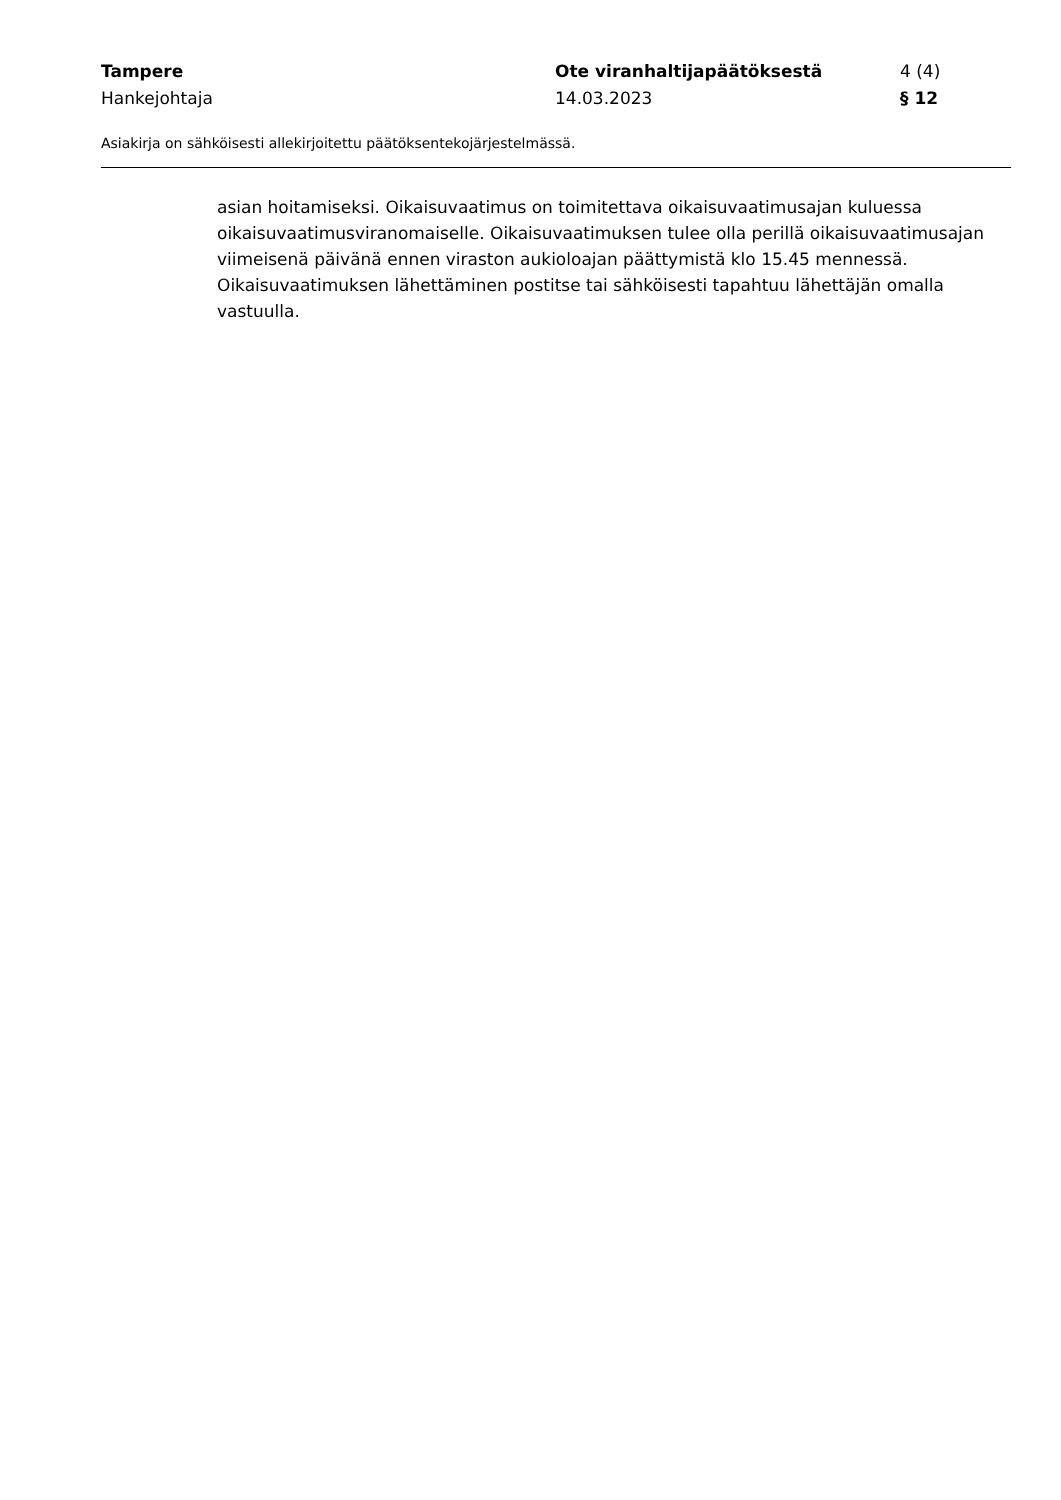Tampere Ote viranhaltijapäätöksestä 4 (4)
Hankejohtaja 14.03.2023 § 12
Asiakirja on sähköisesti allekirjoitettu päätöksentekojärjestelmässä.
asian hoitamiseksi. Oikaisuvaatimus on toimitettava oikaisuvaatimusajan kuluessa oikaisuvaatimusviranomaiselle. Oikaisuvaatimuksen tulee olla perillä oikaisuvaatimusajan viimeisenä päivänä ennen viraston aukioloajan päättymistä klo 15.45 mennessä. Oikaisuvaatimuksen lähettäminen postitse tai sähköisesti tapahtuu lähettäjän omalla vastuulla.